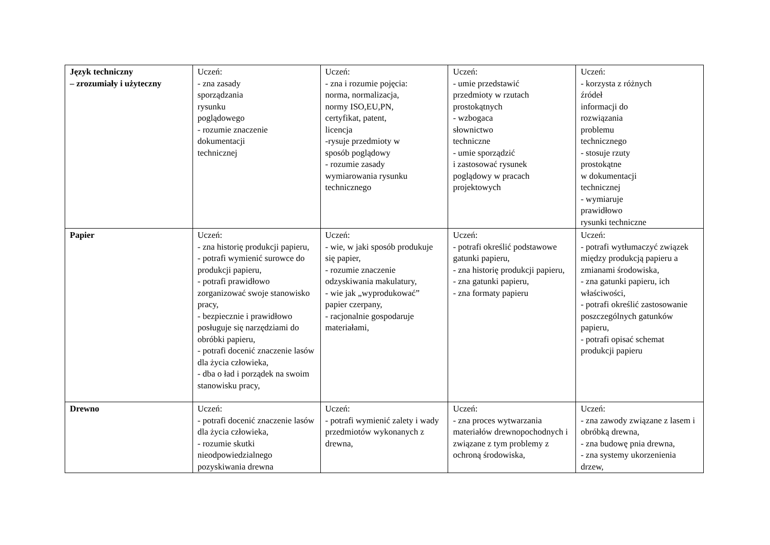| Język techniczny – zrozumiały i użyteczny | Uczeń: - zna zasady sporządzania rysunku poglądowego - rozumie znaczenie dokumentacji technicznej | Uczeń: - zna i rozumie pojęcia: norma, normalizacja, normy ISO,EU,PN, certyfikat, patent, licencja -rysuje przedmioty w sposób poglądowy - rozumie zasady wymiarowania rysunku technicznego | Uczeń: - umie przedstawić przedmioty w rzutach prostokątnych - wzbogaca słownictwo techniczne - umie sporządzić i zastosować rysunek poglądowy w pracach projektowych | Uczeń: - korzysta z różnych źródeł informacji do rozwiązania problemu technicznego - stosuje rzuty prostokątne w dokumentacji technicznej - wymiaruje prawidłowo rysunki techniczne |
| Papier | Uczeń: - zna historię produkcji papieru, - potrafi wymienić surowce do produkcji papieru, - potrafi prawidłowo zorganizować swoje stanowisko pracy, - bezpiecznie i prawidłowo posługuje się narzędziami do obróbki papieru, - potrafi docenić znaczenie lasów dla życia człowieka, - dba o ład i porządek na swoim stanowisku pracy, | Uczeń: - wie, w jaki sposób produkuje się papier, - rozumie znaczenie odzyskiwania makulatury, - wie jak „wyprodukować” papier czerpany, - racjonalnie gospodaruje materiałami, | Uczeń: - potrafi określić podstawowe gatunki papieru, - zna historię produkcji papieru, - zna gatunki papieru, - zna formaty papieru | Uczeń: - potrafi wytłumaczyć związek między produkcją papieru a zmianami środowiska, - zna gatunki papieru, ich właściwości, - potrafi określić zastosowanie poszczególnych gatunków papieru, - potrafi opisać schemat produkcji papieru |
| Drewno | Uczeń: - potrafi docenić znaczenie lasów dla życia człowieka, - rozumie skutki nieodpowiedzialnego pozyskiwania drewna | Uczeń: - potrafi wymienić zalety i wady przedmiotów wykonanych z drewna, | Uczeń: - zna proces wytwarzania materiałów drewnopochodnych i związane z tym problemy z ochroną środowiska, | Uczeń: - zna zawody związane z lasem i obróbką drewna, - zna budowę pnia drewna, - zna systemy ukorzenienia drzew, |